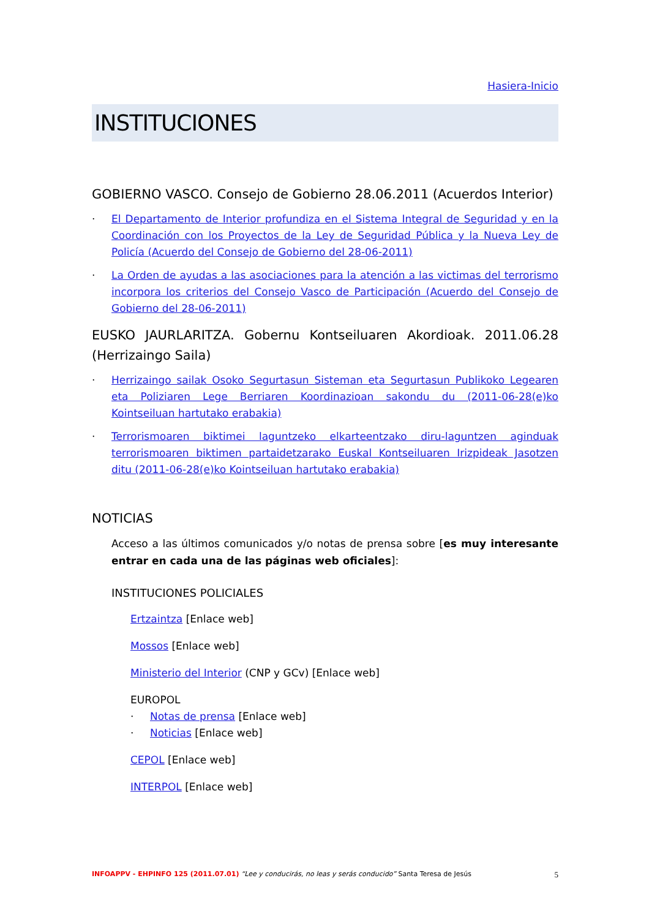Hasiera-Inicio
INSTITUCIONES
GOBIERNO VASCO. Consejo de Gobierno 28.06.2011 (Acuerdos Interior)
· El Departamento de Interior profundiza en el Sistema Integral de Seguridad y en la Coordinación con los Proyectos de la Ley de Seguridad Pública y la Nueva Ley de Policía (Acuerdo del Consejo de Gobierno del 28-06-2011)
· La Orden de ayudas a las asociaciones para la atención a las victimas del terrorismo incorpora los criterios del Consejo Vasco de Participación (Acuerdo del Consejo de Gobierno del 28-06-2011)
EUSKO JAURLARITZA. Gobernu Kontseiluaren Akordioak. 2011.06.28 (Herrizaingo Saila)
· Herrizaingo sailak Osoko Segurtasun Sisteman eta Segurtasun Publikoko Legearen eta Poliziaren Lege Berriaren Koordinazioan sakondu du (2011-06-28(e)ko Kointseiluan hartutako erabakia)
· Terrorismoaren biktimei laguntzeko elkarteentzako diru-laguntzen aginduak terrorismoaren biktimen partaidetzarako Euskal Kontseiluaren Irizpideak Jasotzen ditu (2011-06-28(e)ko Kointseiluan hartutako erabakia)
NOTICIAS
Acceso a las últimos comunicados y/o notas de prensa sobre [es muy interesante entrar en cada una de las páginas web oficiales]:
INSTITUCIONES POLICIALES
Ertzaintza [Enlace web]
Mossos [Enlace web]
Ministerio del Interior (CNP y GCv) [Enlace web]
EUROPOL
· Notas de prensa [Enlace web]
· Noticias [Enlace web]
CEPOL [Enlace web]
INTERPOL [Enlace web]
INFOAPPV - EHPINFO 125 (2011.07.01) “Lee y conducirás, no leas y serás conducido” Santa Teresa de Jesús 5